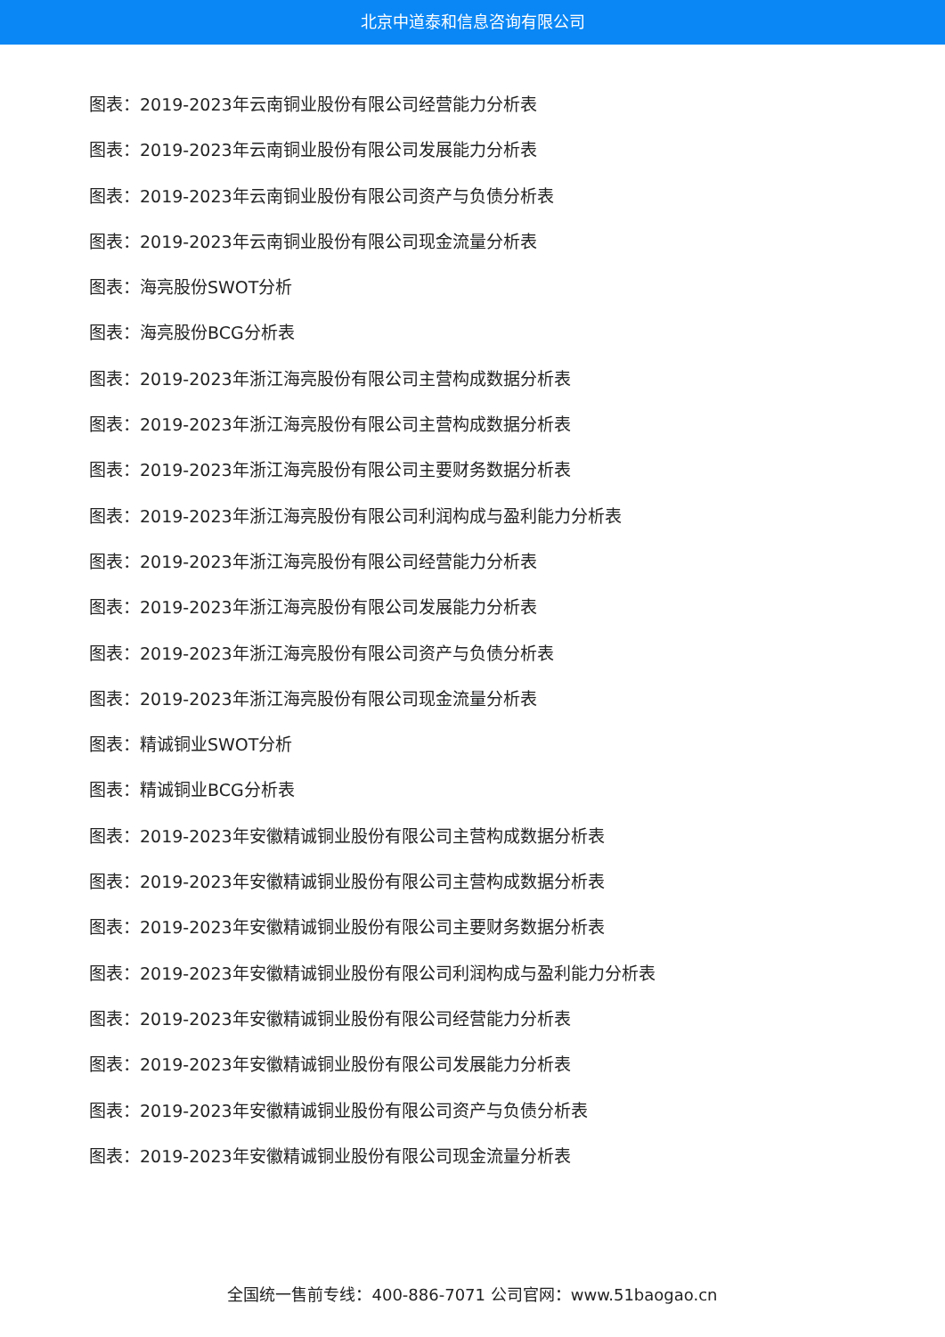北京中道泰和信息咨询有限公司
图表：2019-2023年云南铜业股份有限公司经营能力分析表
图表：2019-2023年云南铜业股份有限公司发展能力分析表
图表：2019-2023年云南铜业股份有限公司资产与负债分析表
图表：2019-2023年云南铜业股份有限公司现金流量分析表
图表：海亮股份SWOT分析
图表：海亮股份BCG分析表
图表：2019-2023年浙江海亮股份有限公司主营构成数据分析表
图表：2019-2023年浙江海亮股份有限公司主营构成数据分析表
图表：2019-2023年浙江海亮股份有限公司主要财务数据分析表
图表：2019-2023年浙江海亮股份有限公司利润构成与盈利能力分析表
图表：2019-2023年浙江海亮股份有限公司经营能力分析表
图表：2019-2023年浙江海亮股份有限公司发展能力分析表
图表：2019-2023年浙江海亮股份有限公司资产与负债分析表
图表：2019-2023年浙江海亮股份有限公司现金流量分析表
图表：精诚铜业SWOT分析
图表：精诚铜业BCG分析表
图表：2019-2023年安徽精诚铜业股份有限公司主营构成数据分析表
图表：2019-2023年安徽精诚铜业股份有限公司主营构成数据分析表
图表：2019-2023年安徽精诚铜业股份有限公司主要财务数据分析表
图表：2019-2023年安徽精诚铜业股份有限公司利润构成与盈利能力分析表
图表：2019-2023年安徽精诚铜业股份有限公司经营能力分析表
图表：2019-2023年安徽精诚铜业股份有限公司发展能力分析表
图表：2019-2023年安徽精诚铜业股份有限公司资产与负债分析表
图表：2019-2023年安徽精诚铜业股份有限公司现金流量分析表
全国统一售前专线：400-886-7071 公司官网：www.51baogao.cn